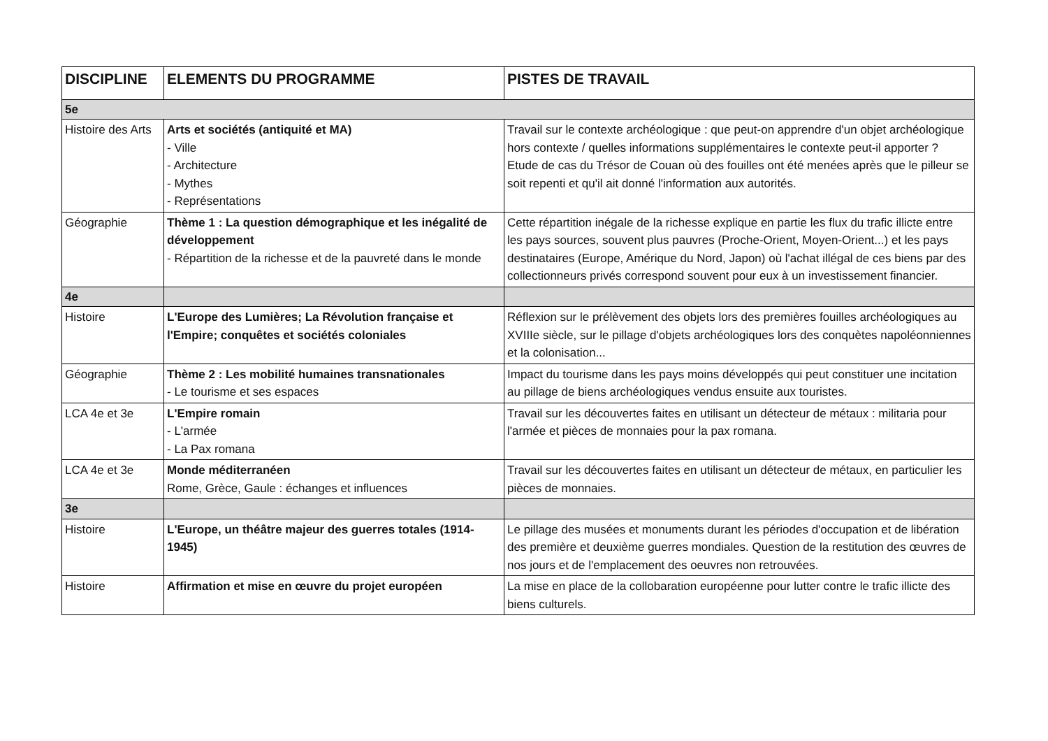| DISCIPLINE | ELEMENTS DU PROGRAMME | PISTES DE TRAVAIL |
| --- | --- | --- |
| 5e | | |
| Histoire des Arts | Arts et sociétés (antiquité et MA) - Ville - Architecture - Mythes - Représentations | Travail sur le contexte archéologique : que peut-on apprendre d'un objet archéologique hors contexte / quelles informations supplémentaires le contexte peut-il apporter ? Etude de cas du Trésor de Couan où des fouilles ont été menées après que le pilleur se soit repenti et qu'il ait donné l'information aux autorités. |
| Géographie | Thème 1 : La question démographique et les inégalité de développement - Répartition de la richesse et de la pauvreté dans le monde | Cette répartition inégale de la richesse explique en partie les flux du trafic illicte entre les pays sources, souvent plus pauvres (Proche-Orient, Moyen-Orient...) et les pays destinataires (Europe, Amérique du Nord, Japon) où l'achat illégal de ces biens par des collectionneurs privés correspond souvent pour eux à un investissement financier. |
| 4e | | |
| Histoire | L'Europe des Lumières; La Révolution française et l'Empire; conquêtes et sociétés coloniales | Réflexion sur le prélèvement des objets lors des premières fouilles archéologiques au XVIIIe siècle, sur le pillage d'objets archéologiques lors des conquètes napoléonniennes et la colonisation... |
| Géographie | Thème 2 : Les mobilité humaines transnationales - Le tourisme et ses espaces | Impact du tourisme dans les pays moins développés qui peut constituer une incitation au pillage de biens archéologiques vendus ensuite aux touristes. |
| LCA 4e et 3e | L'Empire romain - L'armée - La Pax romana | Travail sur les découvertes faites en utilisant un détecteur de métaux : militaria pour l'armée et pièces de monnaies pour la pax romana. |
| LCA 4e et 3e | Monde méditerranéen Rome, Grèce, Gaule : échanges et influences | Travail sur les découvertes faites en utilisant un détecteur de métaux, en particulier les pièces de monnaies. |
| 3e | | |
| Histoire | L'Europe, un théâtre majeur des guerres totales (1914-1945) | Le pillage des musées et monuments durant les périodes d'occupation et de libération des première et deuxième guerres mondiales. Question de la restitution des œuvres de nos jours et de l'emplacement des oeuvres non retrouvées. |
| Histoire | Affirmation et mise en œuvre du projet européen | La mise en place de la collobaration européenne pour lutter contre le trafic illicte des biens culturels. |